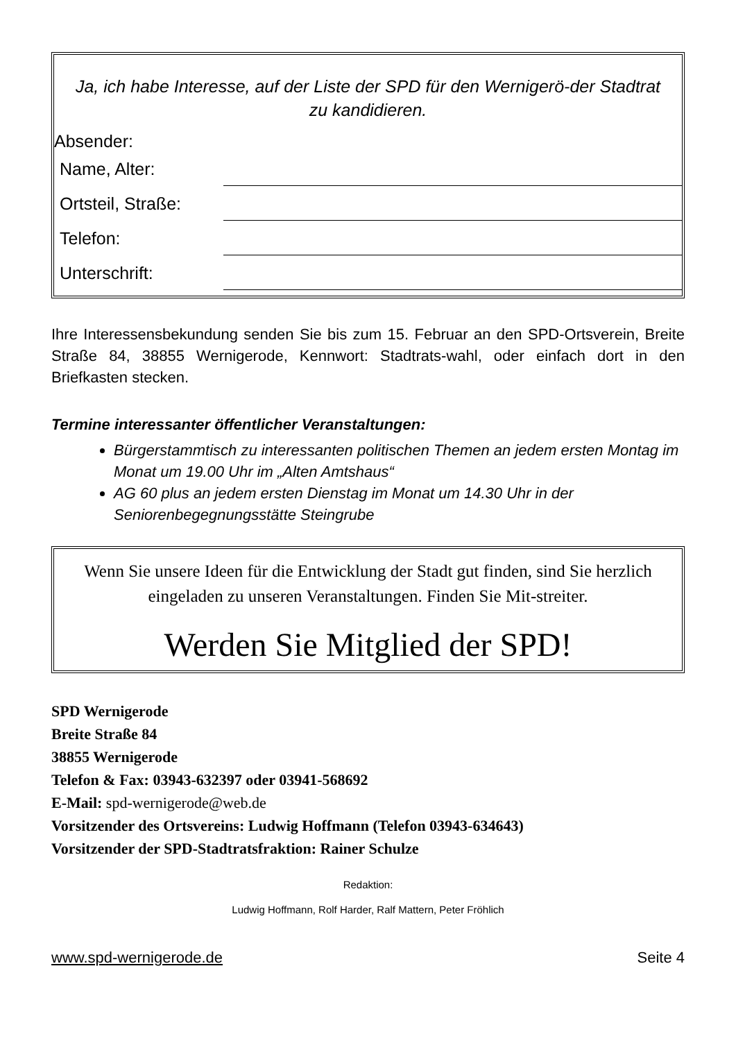Ja, ich habe Interesse, auf der Liste der SPD für den Wernigerö-der Stadtrat zu kandidieren.
Absender:
Name, Alter:
Ortsteil, Straße:
Telefon:
Unterschrift:
Ihre Interessensbekundung senden Sie bis zum 15. Februar an den SPD-Ortsverein, Breite Straße 84, 38855 Wernigerode, Kennwort: Stadtrats-wahl, oder einfach dort in den Briefkasten stecken.
Termine interessanter öffentlicher Veranstaltungen:
Bürgerstammtisch zu interessanten politischen Themen an jedem ersten Montag im Monat um 19.00 Uhr im „Alten Amtshaus“
AG 60 plus an jedem ersten Dienstag im Monat um 14.30 Uhr in der Seniorenbegegnungsstätte Steingrube
Wenn Sie unsere Ideen für die Entwicklung der Stadt gut finden, sind Sie herzlich eingeladen zu unseren Veranstaltungen. Finden Sie Mit-streiter.
Werden Sie Mitglied der SPD!
SPD Wernigerode
Breite Straße 84
38855 Wernigerode
Telefon & Fax: 03943-632397 oder 03941-568692
E-Mail: spd-wernigerode@web.de
Vorsitzender des Ortsvereins: Ludwig Hoffmann (Telefon 03943-634643)
Vorsitzender der SPD-Stadtratsfraktion: Rainer Schulze
Redaktion:
Ludwig Hoffmann, Rolf Harder, Ralf Mattern, Peter Fröhlich
www.spd-wernigerode.de Seite 4